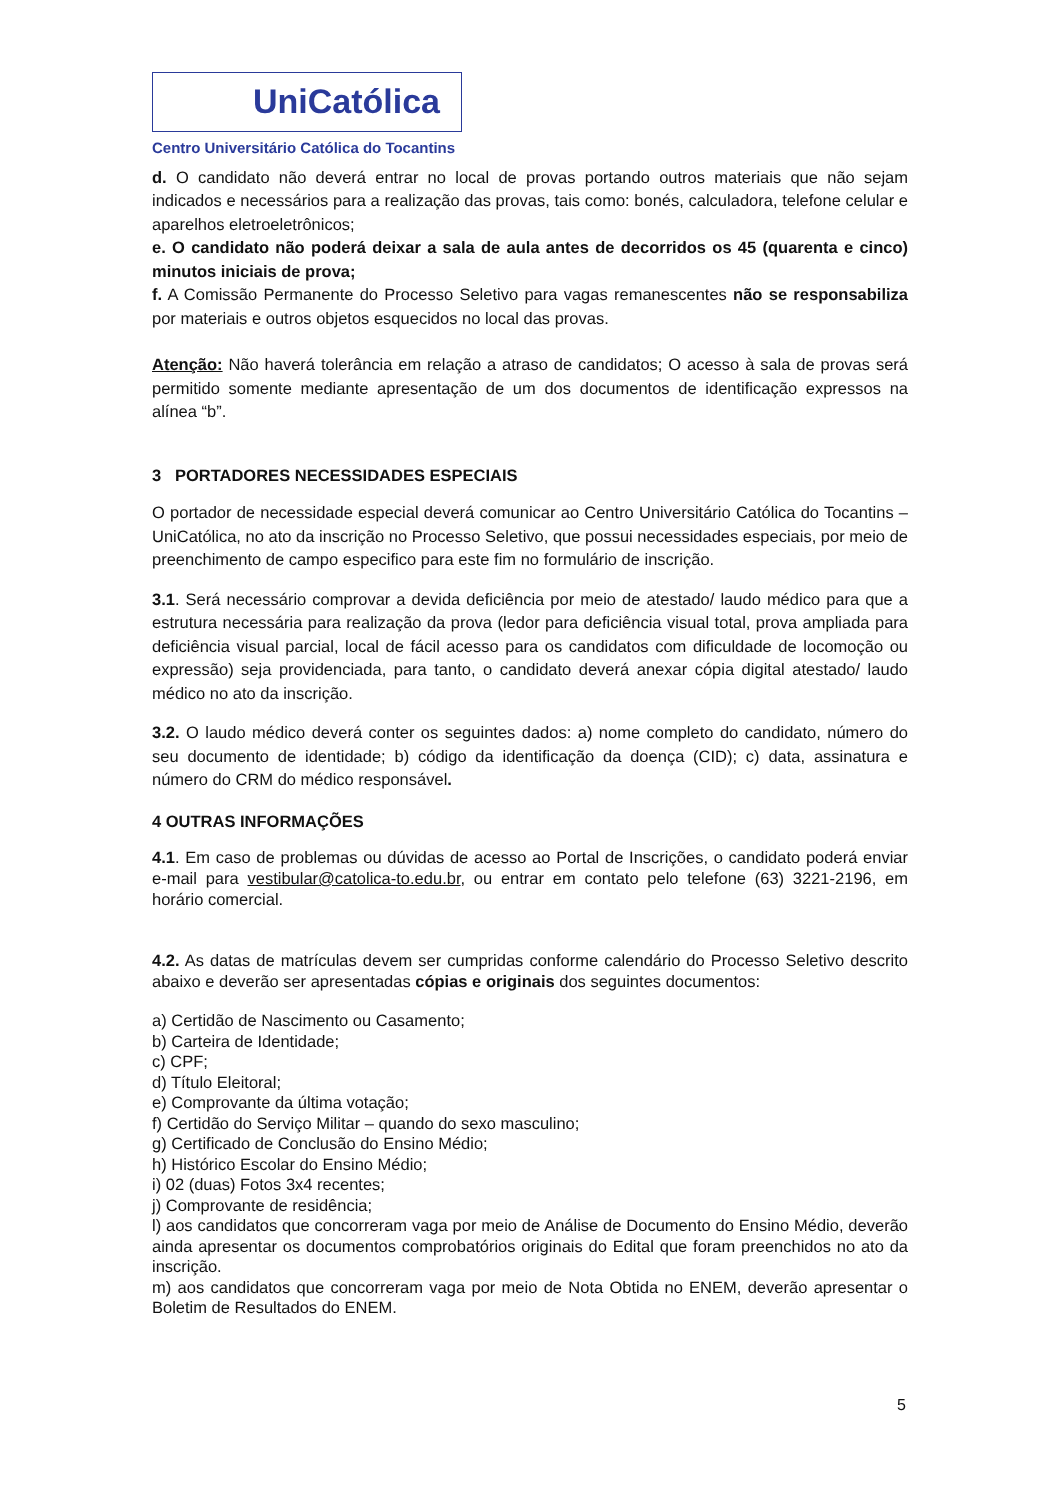UniCatólica
Centro Universitário Católica do Tocantins
d. O candidato não deverá entrar no local de provas portando outros materiais que não sejam indicados e necessários para a realização das provas, tais como: bonés, calculadora, telefone celular e aparelhos eletroeletrônicos;
e. O candidato não poderá deixar a sala de aula antes de decorridos os 45 (quarenta e cinco) minutos iniciais de prova;
f. A Comissão Permanente do Processo Seletivo para vagas remanescentes não se responsabiliza por materiais e outros objetos esquecidos no local das provas.
Atenção: Não haverá tolerância em relação a atraso de candidatos; O acesso à sala de provas será permitido somente mediante apresentação de um dos documentos de identificação expressos na alínea “b”.
3 PORTADORES NECESSIDADES ESPECIAIS
O portador de necessidade especial deverá comunicar ao Centro Universitário Católica do Tocantins – UniCatólica, no ato da inscrição no Processo Seletivo, que possui necessidades especiais, por meio de preenchimento de campo especifico para este fim no formulário de inscrição.
3.1. Será necessário comprovar a devida deficiência por meio de atestado/ laudo médico para que a estrutura necessária para realização da prova (ledor para deficiência visual total, prova ampliada para deficiência visual parcial, local de fácil acesso para os candidatos com dificuldade de locomoção ou expressão) seja providenciada, para tanto, o candidato deverá anexar cópia digital atestado/ laudo médico no ato da inscrição.
3.2. O laudo médico deverá conter os seguintes dados: a) nome completo do candidato, número do seu documento de identidade; b) código da identificação da doença (CID); c) data, assinatura e número do CRM do médico responsável.
4 OUTRAS INFORMAÇÕES
4.1. Em caso de problemas ou dúvidas de acesso ao Portal de Inscrições, o candidato poderá enviar e-mail para vestibular@catolica-to.edu.br, ou entrar em contato pelo telefone (63) 3221-2196, em horário comercial.
4.2. As datas de matrículas devem ser cumpridas conforme calendário do Processo Seletivo descrito abaixo e deverão ser apresentadas cópias e originais dos seguintes documentos:
a) Certidão de Nascimento ou Casamento;
b) Carteira de Identidade;
c) CPF;
d) Título Eleitoral;
e) Comprovante da última votação;
f) Certidão do Serviço Militar – quando do sexo masculino;
g) Certificado de Conclusão do Ensino Médio;
h) Histórico Escolar do Ensino Médio;
i) 02 (duas) Fotos 3x4 recentes;
j) Comprovante de residência;
l) aos candidatos que concorreram vaga por meio de Análise de Documento do Ensino Médio, deverão ainda apresentar os documentos comprobatórios originais do Edital que foram preenchidos no ato da inscrição.
m) aos candidatos que concorreram vaga por meio de Nota Obtida no ENEM, deverão apresentar o Boletim de Resultados do ENEM.
5